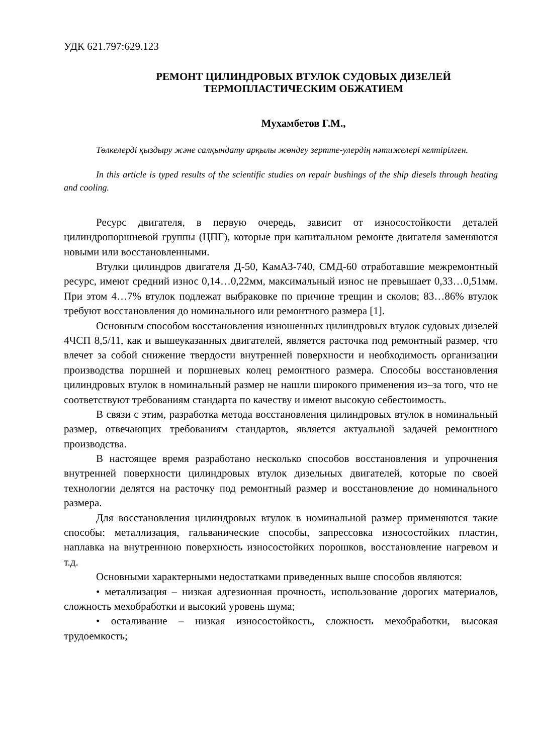УДК 621.797:629.123
РЕМОНТ ЦИЛИНДРОВЫХ ВТУЛОК СУДОВЫХ ДИЗЕЛЕЙ
ТЕРМОПЛАСТИЧЕСКИМ ОБЖАТИЕМ
Мухамбетов Г.М.,
Төлкелерді қыздыру және салқындату арқылы жөндеу зертте-улердің нәтижелері келтірілген.
In this article is typed results of the scientific studies on repair bushings of the ship diesels through heating and cooling.
Ресурс двигателя, в первую очередь, зависит от износостойкости деталей цилиндропоршневой группы (ЦПГ), которые при капитальном ремонте двигателя заменяются новыми или восстановленными.
Втулки цилиндров двигателя Д-50, КамАЗ-740, СМД-60 отработавшие межремонтный ресурс, имеют средний износ 0,14…0,22мм, максимальный износ не превышает 0,33…0,51мм. При этом 4…7% втулок подлежат выбраковке по причине трещин и сколов; 83…86% втулок требуют восстановления до номинального или ремонтного размера [1].
Основным способом восстановления изношенных цилиндровых втулок судовых дизелей 4ЧСП 8,5/11, как и вышеуказанных двигателей, является расточка под ремонтный размер, что влечет за собой снижение твердости внутренней поверхности и необходимость организации производства поршней и поршневых колец ремонтного размера. Способы восстановления цилиндровых втулок в номинальный размер не нашли широкого применения из–за того, что не соответствуют требованиям стандарта по качеству и имеют высокую себестоимость.
В связи с этим, разработка метода восстановления цилиндровых втулок в номинальный размер, отвечающих требованиям стандартов, является актуальной задачей ремонтного производства.
В настоящее время разработано несколько способов восстановления и упрочнения внутренней поверхности цилиндровых втулок дизельных двигателей, которые по своей технологии делятся на расточку под ремонтный размер и восстановление до номинального размера.
Для восстановления цилиндровых втулок в номинальной размер применяются такие способы: металлизация, гальванические способы, запрессовка износостойких пластин, наплавка на внутреннюю поверхность износостойких порошков, восстановление нагревом и т.д.
Основными характерными недостатками приведенных выше способов являются:
• металлизация – низкая адгезионная прочность, использование дорогих материалов, сложность мехобработки и высокий уровень шума;
• осталивание – низкая износостойкость, сложность мехобработки, высокая трудоемкость;